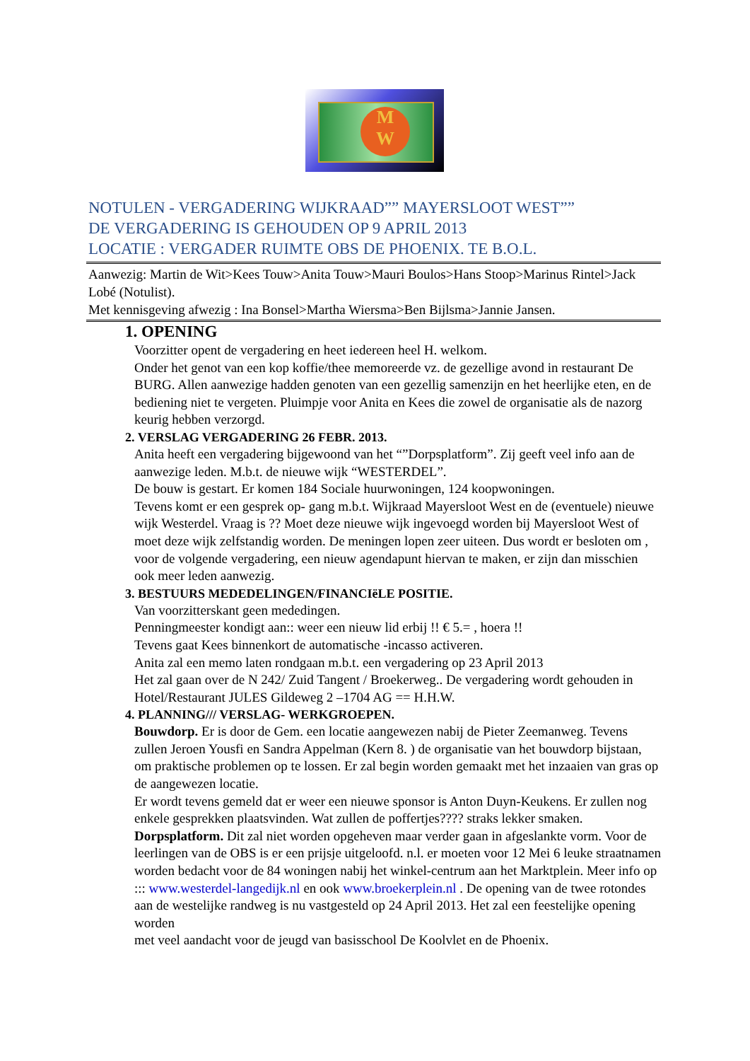M
W
NOTULEN - VERGADERING WIJKRAAD”” MAYERSLOOT WEST””
DE VERGADERING IS GEHOUDEN OP 9 APRIL 2013
LOCATIE : VERGADER RUIMTE OBS DE PHOENIX. TE B.O.L.
Aanwezig: Martin de Wit>Kees Touw>Anita Touw>Mauri Boulos>Hans Stoop>Marinus Rintel>Jack Lobé (Notulist).
Met kennisgeving afwezig : Ina Bonsel>Martha Wiersma>Ben Bijlsma>Jannie Jansen.
1. OPENING
Voorzitter opent de vergadering en heet iedereen heel H. welkom.
Onder het genot van een kop koffie/thee memoreerde vz. de gezellige avond in restaurant De BURG. Allen aanwezige hadden genoten van een gezellig samenzijn en het heerlijke eten, en de bediening niet te vergeten. Pluimpje voor Anita en Kees die zowel de organisatie als de nazorg keurig hebben verzorgd.
2. VERSLAG VERGADERING 26 FEBR. 2013.
Anita heeft een vergadering bijgewoond van het “”Dorpsplatform”. Zij geeft veel info aan de aanwezige leden. M.b.t. de nieuwe wijk “WESTERDEL”.
De bouw is gestart. Er komen 184 Sociale huurwoningen, 124 koopwoningen.
Tevens komt er een gesprek op- gang m.b.t. Wijkraad Mayersloot West en de (eventuele) nieuwe wijk Westerdel. Vraag is ?? Moet deze nieuwe wijk ingevoegd worden bij Mayersloot West of moet deze wijk zelfstandig worden. De meningen lopen zeer uiteen. Dus wordt er besloten om , voor de volgende vergadering, een nieuw agendapunt hiervan te maken, er zijn dan misschien ook meer leden aanwezig.
3. BESTUURS MEDEDELINGEN/FINANCIëLE POSITIE.
Van voorzitterskant geen mededingen.
Penningmeester kondigt aan:: weer een nieuw lid erbij !! € 5.= , hoera !!
Tevens gaat Kees binnenkort de automatische -incasso activeren.
Anita zal een memo laten rondgaan m.b.t. een vergadering op 23 April 2013
Het zal gaan over de N 242/ Zuid Tangent / Broekerweg.. De vergadering wordt gehouden in Hotel/Restaurant JULES Gildeweg 2 –1704 AG == H.H.W.
4. PLANNING/// VERSLAG- WERKGROEPEN.
Bouwdorp. Er is door de Gem. een locatie aangewezen nabij de Pieter Zeemanweg. Tevens zullen Jeroen Yousfi en Sandra Appelman (Kern 8. ) de organisatie van het bouwdorp bijstaan, om praktische problemen op te lossen. Er zal begin worden gemaakt met het inzaaien van gras op de aangewezen locatie.
Er wordt tevens gemeld dat er weer een nieuwe sponsor is Anton Duyn-Keukens. Er zullen nog enkele gesprekken plaatsvinden. Wat zullen de poffertjes???? straks lekker smaken.
Dorpsplatform. Dit zal niet worden opgeheven maar verder gaan in afgeslankte vorm. Voor de leerlingen van de OBS is er een prijsje uitgeloofd. n.l. er moeten voor 12 Mei 6 leuke straatnamen worden bedacht voor de 84 woningen nabij het winkel-centrum aan het Marktplein. Meer info op ::: www.westerdel-langedijk.nl en ook www.broekerplein.nl . De opening van de twee rotondes aan de westelijke randweg is nu vastgesteld op 24 April 2013. Het zal een feestelijke opening worden
met veel aandacht voor de jeugd van basisschool De Koolvlet en de Phoenix.